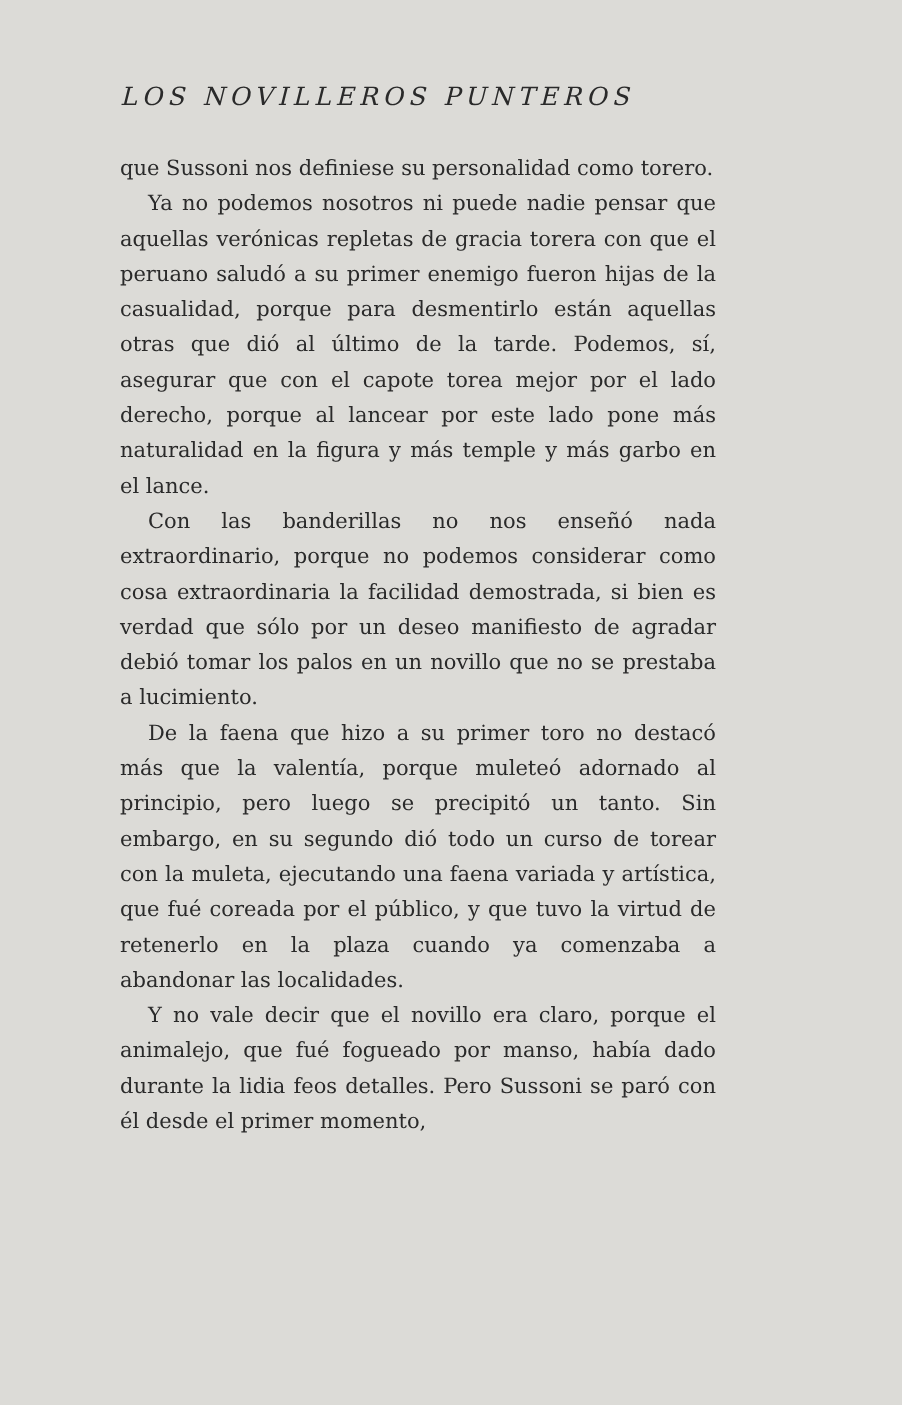LOS NOVILLEROS PUNTEROS
que Sussoni nos definiese su personalidad como torero.
Ya no podemos nosotros ni puede nadie pensar que aquellas verónicas repletas de gracia torera con que el peruano saludó a su primer enemigo fueron hijas de la casualidad, porque para desmentirlo están aquellas otras que dió al último de la tarde. Podemos, sí, asegurar que con el capote torea mejor por el lado derecho, porque al lancear por este lado pone más naturalidad en la figura y más temple y más garbo en el lance.
Con las banderillas no nos enseñó nada extraordinario, porque no podemos considerar como cosa extraordinaria la facilidad demostrada, si bien es verdad que sólo por un deseo manifiesto de agradar debió tomar los palos en un novillo que no se prestaba a lucimiento.
De la faena que hizo a su primer toro no destacó más que la valentía, porque muleteó adornado al principio, pero luego se precipitó un tanto. Sin embargo, en su segundo dió todo un curso de torear con la muleta, ejecutando una faena variada y artística, que fué coreada por el público, y que tuvo la virtud de retenerlo en la plaza cuando ya comenzaba a abandonar las localidades.
Y no vale decir que el novillo era claro, porque el animalejo, que fué fogueado por manso, había dado durante la lidia feos detalles. Pero Sussoni se paró con él desde el primer momento,